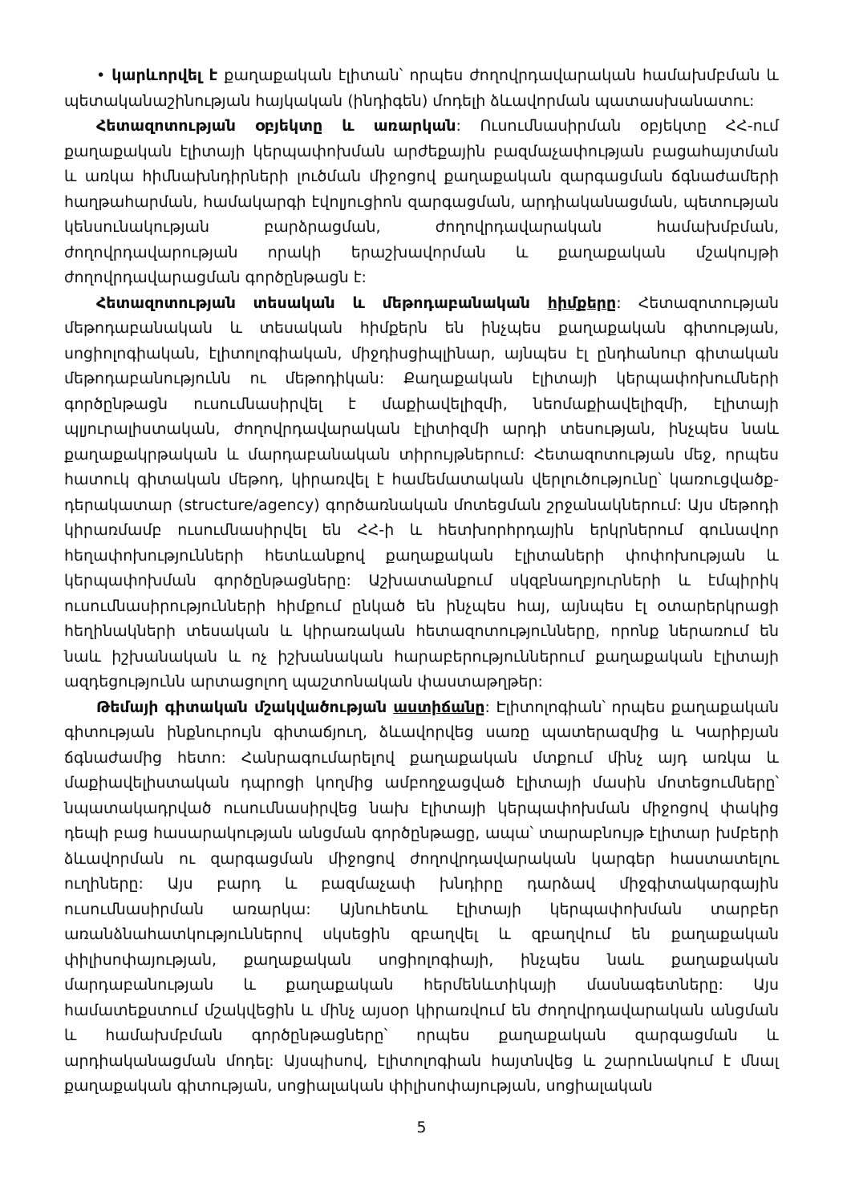• կարևորվել է քաղաքական էլիտան՝ որպես ժողովրդավարական համախմբման և պետականաշինության հայկական (ինդիգեն) մոդելի ձևավորման պատասխանատու:
Հետազոտության օբյեկտը և առարկան: Ուսումնասիրման օբյեկտը ՀՀ-ում քաղաքական էլիտայի կերպափոխման արժեքային բազմաչափության բացահայտման և առկա հիմնախնդիրների լուծման միջոցով քաղաքական զարգացման ճգնաժամերի հաղթահարման, համակարգի էվոլյուցիոն զարգացման, արդիականացման, պետության կենսունակության բարձրացման, ժողովրդավարական համախմբման, ժողովրդավարության որակի երաշխավորման և քաղաքական մշակույթի ժողովրդավարացման գործընթացն է:
Հետազոտության տեսական և մեթոդաբանական հիմքերը: Հետազոտության մեթոդաբանական և տեսական հիմքերն են ինչպես քաղաքական գիտության, սոցիոլոգիական, էլիտոլոգիական, միջդիսցիպլինար, այնպես էլ ընդհանուր գիտական մեթոդաբանությունն ու մեթոդիկան: Քաղաքական էլիտայի կերպափոխումների գործընթացն ուսումնասիրվել է մաքիավելիզմի, նեոմաքիավելիզմի, էլիտայի պլյուրալիստական, ժողովրդավարական էլիտիզմի արդի տեսության, ինչպես նաև քաղաքակրթական և մարդաբանական տիրույթներում: Հետազոտության մեջ, որպես հատուկ գիտական մեթոդ, կիրառվել է համեմատական վերլուծությունը՝ կառուցվածք-դերակատար (structure/agency) գործառնական մոտեցման շրջանակներում: Այս մեթոդի կիրառմամբ ուսումնասիրվել են ՀՀ-ի և հետխորհրդային երկրներում գունավոր հեղափոխությունների հետևանքով քաղաքական էլիտաների փոփոխության և կերպափոխման գործընթացները: Աշխատանքում սկզբնաղբյուրների և էմպիրիկ ուսումնասիրությունների հիմքում ընկած են ինչպես հայ, այնպես էլ օտարերկրացի հեղինակների տեսական և կիրառական հետազոտությունները, որոնք ներառում են նաև իշխանական և ոչ իշխանական հարաբերություններում քաղաքական էլիտայի ազդեցությունն արտացոլող պաշտոնական փաստաթղթեր:
Թեմայի գիտական մշակվածության աստիճանը: Էլիտոլոգիան՝ որպես քաղաքական գիտության ինքնուրույն գիտաճյուղ, ձևավորվեց սառը պատերազմից և Կարիբյան ճգնաժամից հետո: Հանրագումարելով քաղաքական մտքում մինչ այդ առկա և մաքիավելիստական դպրոցի կողմից ամբողջացված էլիտայի մասին մոտեցումները՝ նպատակադրված ուսումնասիրվեց նախ էլիտայի կերպափոխման միջոցով փակից դեպի բաց հասարակության անցման գործընթացը, ապա՝ տարաբնույթ էլիտար խմբերի ձևավորման ու զարգացման միջոցով ժողովրդավարական կարգեր հաստատելու ուղիները: Այս բարդ և բազմաչափ խնդիրը դարձավ միջգիտակարգային ուսումնասիրման առարկա: Այնուհետև էլիտայի կերպափոխման տարբեր առանձնահատկություններով սկսեցին զբաղվել և զբաղվում են քաղաքական փիլիսոփայության, քաղաքական սոցիոլոգիայի, ինչպես նաև քաղաքական մարդաբանության և քաղաքական հերմենևտիկայի մասնագետները: Այս համատեքստում մշակվեցին և մինչ այսօր կիրառվում են ժողովրդավարական անցման և համախմբման գործընթացները՝ որպես քաղաքական զարգացման և արդիականացման մոդել: Այսպիսով, էլիտոլոգիան հայտնվեց և շարունակում է մնալ քաղաքական գիտության, սոցիալական փիլիսոփայության, սոցիալական
5